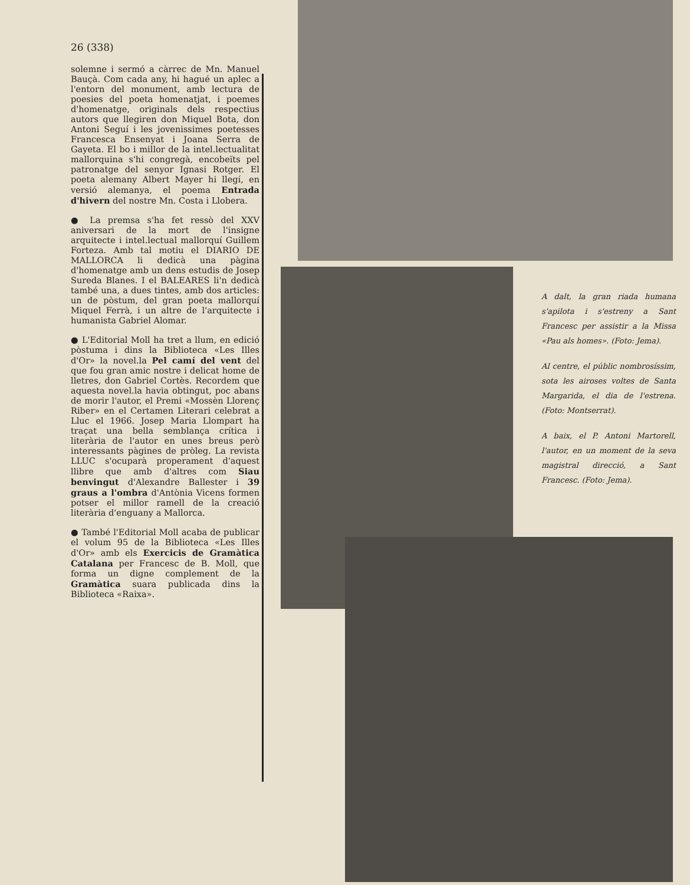26 (338)
solemne i sermó a càrrec de Mn. Manuel Bauçà. Com cada any, hi hagué un aplec a l'entorn del monument, amb lectura de poesies del poeta homenatjat, i poemes d'homenatge, originals dels respectius autors que llegiren don Miquel Bota, don Antoni Seguí i les jovenissimes poetesses Francesca Ensenyat i Joana Serra de Gayeta. El bo i millor de la intel.lectualitat mallorquina s'hi congregà, encobeïts pel patronatge del senyor Ignasi Rotger. El poeta alemany Albert Mayer hi llegí, en versió alemanya, el poema Entrada d'hivern del nostre Mn. Costa i Llobera.
● La premsa s'ha fet ressò del XXV aniversari de la mort de l'insigne arquitecte i intel.lectual mallorquí Guillem Forteza. Amb tal motiu el DIARIO DE MALLORCA li dedicà una pàgina d'homenatge amb un dens estudis de Josep Sureda Blanes. I el BALEARES li'n dedicà també una, a dues tintes, amb dos articles: un de pòstum, del gran poeta mallorquí Miquel Ferrà, i un altre de l'arquitecte i humanista Gabriel Alomar.
● L'Editorial Moll ha tret a llum, en edició pòstuma i dins la Biblioteca «Les Illes d'Or» la novel.la Pel camí del vent del que fou gran amic nostre i delicat home de lletres, don Gabriel Cortès. Recordem que aquesta novel.la havia obtingut, poc abans de morir l'autor, el Premi «Mossèn Llorenç Riber» en el Certamen Literari celebrat a Lluc el 1966. Josep Maria Llompart ha traçat una bella semblança crítica i literària de l'autor en unes breus però interessants pàgines de pròleg. La revista LLUC s'ocuparà properament d'aquest llibre que amb d'altres com Siau benvingut d'Alexandre Ballester i 39 graus a l'ombra d'Antònia Vicens formen potser el millor ramell de la creació literària d'enguany a Mallorca.
● També l'Editorial Moll acaba de publicar el volum 95 de la Biblioteca «Les Illes d'Or» amb els Exercicis de Gramàtica Catalana per Francesc de B. Moll, que forma un digne complement de la Gramàtica suara publicada dins la Biblioteca «Raixa».
A dalt, la gran riada humana s'apilota i s'estreny a Sant Francesc per assistir a la Missa «Pau als homes». (Foto: Jema).
Al centre, el públic nombrosíssim, sota les airoses voltes de Santa Margarida, el dia de l'estrena. (Foto: Montserrat).
A baix, el P. Antoni Martorell, l'autor, en un moment de la seva magistral direcció, a Sant Francesc. (Foto: Jema).